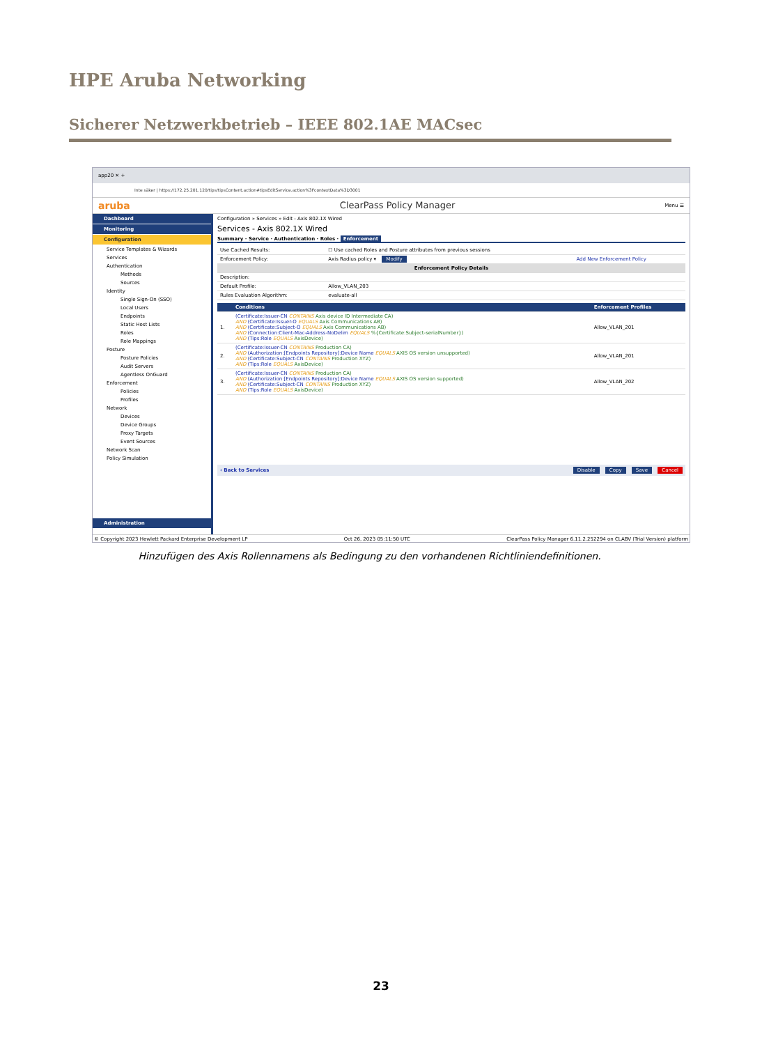HPE Aruba Networking
Sicherer Netzwerkbetrieb – IEEE 802.1AE MACsec
app20 ✕ +
Inte säker | https://172.25.201.120/tips/tipsContent.action#tipsEditService.action%3FcontextData%3D3001
aruba ClearPass Policy Manager Menu ☰
Dashboard
Monitoring
Configuration
Service Templates & Wizards
Services
Authentication
Methods
Sources
Identity
Single Sign-On (SSO)
Local Users
Endpoints
Static Host Lists
Roles
Role Mappings
Posture
Posture Policies
Audit Servers
Agentless OnGuard
Enforcement
Policies
Profiles
Network
Devices
Device Groups
Proxy Targets
Event Sources
Network Scan
Policy Simulation
Administration
Configuration » Services » Edit - Axis 802.1X Wired
Services - Axis 802.1X Wired
Summary · Service · Authentication · Roles · Enforcement
| Use Cached Results: | ☐ Use cached Roles and Posture attributes from previous sessions | |
| Enforcement Policy: | Axis Radius policy ▾ Modify | Add New Enforcement Policy |
| Enforcement Policy Details | | |
| Description: | | |
| Default Profile: | Allow_VLAN_203 | |
| Rules Evaluation Algorithm: | evaluate-all | |
| | Conditions | Enforcement Profiles |
| --- | --- | --- |
| 1. | (Certificate:Issuer-CN CONTAINS Axis device ID Intermediate CA) AND (Certificate:Issuer-O EQUALS Axis Communications AB) AND (Certificate:Subject-O EQUALS Axis Communications AB) AND (Connection:Client-Mac-Address-NoDelim EQUALS %{Certificate:Subject-serialNumber}) AND (Tips:Role EQUALS AxisDevice) | Allow_VLAN_201 |
| 2. | (Certificate:Issuer-CN CONTAINS Production CA) AND (Authorization:[Endpoints Repository]:Device Name EQUALS AXIS OS version unsupported) AND (Certificate:Subject-CN CONTAINS Production XYZ) AND (Tips:Role EQUALS AxisDevice) | Allow_VLAN_201 |
| 3. | (Certificate:Issuer-CN CONTAINS Production CA) AND (Authorization:[Endpoints Repository]:Device Name EQUALS AXIS OS version supported) AND (Certificate:Subject-CN CONTAINS Production XYZ) AND (Tips:Role EQUALS AxisDevice) | Allow_VLAN_202 |
‹ Back to Services Disable Copy Save Cancel
© Copyright 2023 Hewlett Packard Enterprise Development LP Oct 26, 2023 05:11:50 UTC ClearPass Policy Manager 6.11.2.252294 on CLABV (Trial Version) platform
Hinzufügen des Axis Rollennamens als Bedingung zu den vorhandenen Richtliniendefinitionen.
23